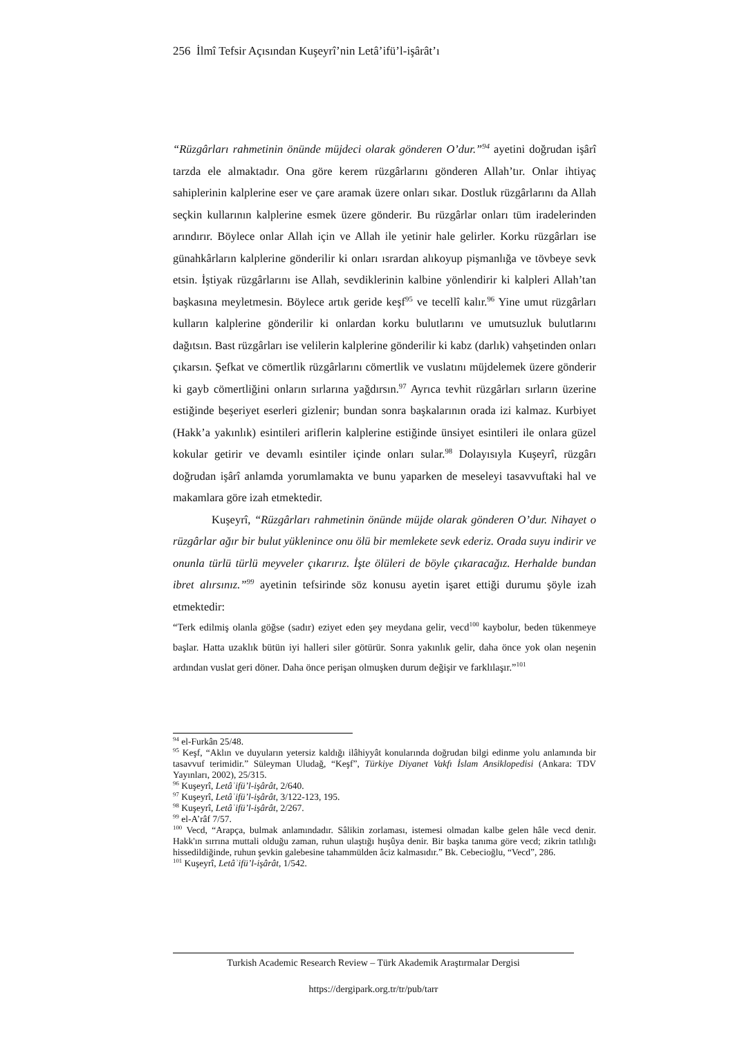256 İlmî Tefsir Açısından Kuşeyrî’nin Letâ’ifü’l-işârât’ı
“Rüzgârları rahmetinin önünde müjdeci olarak gönderen O’dur.”<sup>94</sup> ayetini doğrudan işârî tarzda ele almaktadır. Ona göre kerem rüzgârlarını gönderen Allah’tır. Onlar ihtiyaç sahiplerinin kalplerine eser ve çare aramak üzere onları sıkar. Dostluk rüzgârlarını da Allah seçkin kullarının kalplerine esmek üzere gönderir. Bu rüzgârlar onları tüm iradelerinden arındırır. Böylece onlar Allah için ve Allah ile yetinir hale gelirler. Korku rüzgârları ise günahkârların kalplerine gönderilir ki onları ısrardan alıkoyup pişmanlığa ve tövbeye sevk etsin. İştiyak rüzgârlarını ise Allah, sevdiklerinin kalbine yönlendirir ki kalpleri Allah’tan başkasına meyletmesin. Böylece artık geride keşf<sup>95</sup> ve tecellî kalır.<sup>96</sup> Yine umut rüzgârları kulların kalplerine gönderilir ki onlardan korku bulutlarını ve umutsuzluk bulutlarını dağıtsın. Bast rüzgârları ise velilerin kalplerine gönderilir ki kabz (darlık) vahşetinden onları çıkarsın. Şefkat ve cömertlik rüzgârlarını cömertlik ve vuslatını müjdelemek üzere gönderir ki gayb cömertliğini onların sırlarına yağdırsın.<sup>97</sup> Ayrıca tevhit rüzgârları sırların üzerine estiğinde beşeriyet eserleri gizlenir; bundan sonra başkalarının orada izi kalmaz. Kurbiyet (Hakk’a yakınlık) esintileri ariflerin kalplerine estiğinde ünsiyet esintileri ile onlara güzel kokular getirir ve devamlı esintiler içinde onları sular.<sup>98</sup> Dolayısıyla Kuşeyrî, rüzgârı doğrudan işârî anlamda yorumlamakta ve bunu yaparken de meseleyi tasavvuftaki hal ve makamlara göre izah etmektedir.
Kuşeyrî, “Rüzgârları rahmetinin önünde müjde olarak gönderen O’dur. Nihayet o rüzgârlar ağır bir bulut yüklenince onu ölü bir memlekete sevk ederiz. Orada suyu indirir ve onunla türlü türlü meyveler çıkarırız. İşte ölüleri de böyle çıkaracağız. Herhalde bundan ibret alırsınız.”<sup>99</sup> ayetinin tefsirinde söz konusu ayetin işaret ettiği durumu şöyle izah etmektedir:
“Terk edilmiş olanla göğse (sadır) eziyet eden şey meydana gelir, vecd<sup>100</sup> kaybolur, beden tükenmeye başlar. Hatta uzaklık bütün iyi halleri siler götürür. Sonra yakınlık gelir, daha önce yok olan neşenin ardından vuslat geri döner. Daha önce perişan olmuşken durum değişir ve farklılaşır.”<sup>101</sup>
<sup>94</sup> el-Furkân 25/48.
<sup>95</sup> Keşf, “Aklın ve duyuların yetersiz kaldığı ilâhiyyât konularında doğrudan bilgi edinme yolu anlamında bir tasavvuf terimidir.” Süleyman Uludağ, “Keşf”, Türkiye Diyanet Vakfı İslam Ansiklopedisi (Ankara: TDV Yayınları, 2002), 25/315.
<sup>96</sup> Kuşeyrî, Letâʾifü’l-işârât, 2/640.
<sup>97</sup> Kuşeyrî, Letâʾifü’l-işârât, 3/122-123, 195.
<sup>98</sup> Kuşeyrî, Letâʾifü’l-işârât, 2/267.
<sup>99</sup> el-A’râf 7/57.
<sup>100</sup> Vecd, “Arapça, bulmak anlamındadır. Sâlikin zorlaması, istemesi olmadan kalbe gelen hâle vecd denir. Hakk'ın sırrına muttali olduğu zaman, ruhun ulaştığı huşûya denir. Bir başka tanıma göre vecd; zikrin tatlılığı hissedildiğinde, ruhun şevkin galebesine tahammülden âciz kalmasıdır.” Bk. Cebecioğlu, “Vecd”, 286.
<sup>101</sup> Kuşeyrî, Letâʾifü’l-işârât, 1/542.
Turkish Academic Research Review – Türk Akademik Araştırmalar Dergisi
https://dergipark.org.tr/tr/pub/tarr